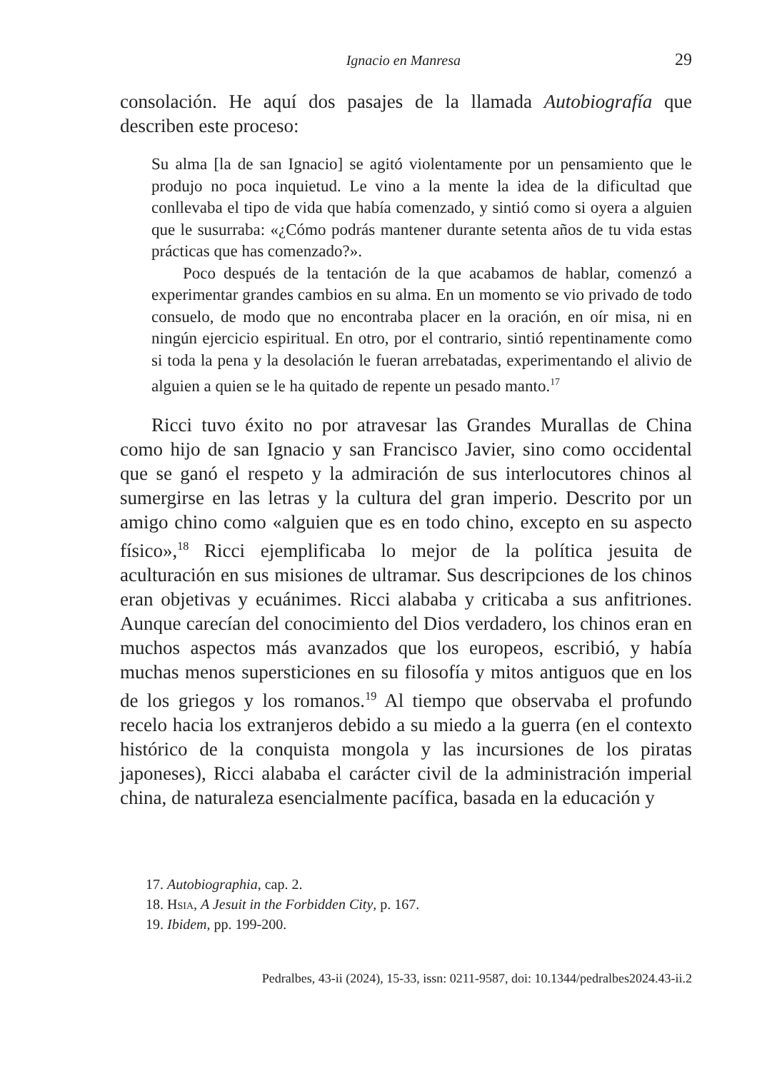Ignacio en Manresa 29
consolación. He aquí dos pasajes de la llamada Autobiografía que describen este proceso:
Su alma [la de san Ignacio] se agitó violentamente por un pensamiento que le produjo no poca inquietud. Le vino a la mente la idea de la dificultad que conllevaba el tipo de vida que había comenzado, y sintió como si oyera a alguien que le susurraba: «¿Cómo podrás mantener durante setenta años de tu vida estas prácticas que has comenzado?».
Poco después de la tentación de la que acabamos de hablar, comenzó a experimentar grandes cambios en su alma. En un momento se vio privado de todo consuelo, de modo que no encontraba placer en la oración, en oír misa, ni en ningún ejercicio espiritual. En otro, por el contrario, sintió repentinamente como si toda la pena y la desolación le fueran arrebatadas, experimentando el alivio de alguien a quien se le ha quitado de repente un pesado manto.<sup>17</sup>
Ricci tuvo éxito no por atravesar las Grandes Murallas de China como hijo de san Ignacio y san Francisco Javier, sino como occidental que se ganó el respeto y la admiración de sus interlocutores chinos al sumergirse en las letras y la cultura del gran imperio. Descrito por un amigo chino como «alguien que es en todo chino, excepto en su aspecto físico»,<sup>18</sup> Ricci ejemplificaba lo mejor de la política jesuita de aculturación en sus misiones de ultramar. Sus descripciones de los chinos eran objetivas y ecuánimes. Ricci alababa y criticaba a sus anfitriones. Aunque carecían del conocimiento del Dios verdadero, los chinos eran en muchos aspectos más avanzados que los europeos, escribió, y había muchas menos supersticiones en su filosofía y mitos antiguos que en los de los griegos y los romanos.<sup>19</sup> Al tiempo que observaba el profundo recelo hacia los extranjeros debido a su miedo a la guerra (en el contexto histórico de la conquista mongola y las incursiones de los piratas japoneses), Ricci alababa el carácter civil de la administración imperial china, de naturaleza esencialmente pacífica, basada en la educación y
17. Autobiographia, cap. 2.
18. Hsia, A Jesuit in the Forbidden City, p. 167.
19. Ibidem, pp. 199-200.
Pedralbes, 43-ii (2024), 15-33, issn: 0211-9587, doi: 10.1344/pedralbes2024.43-ii.2